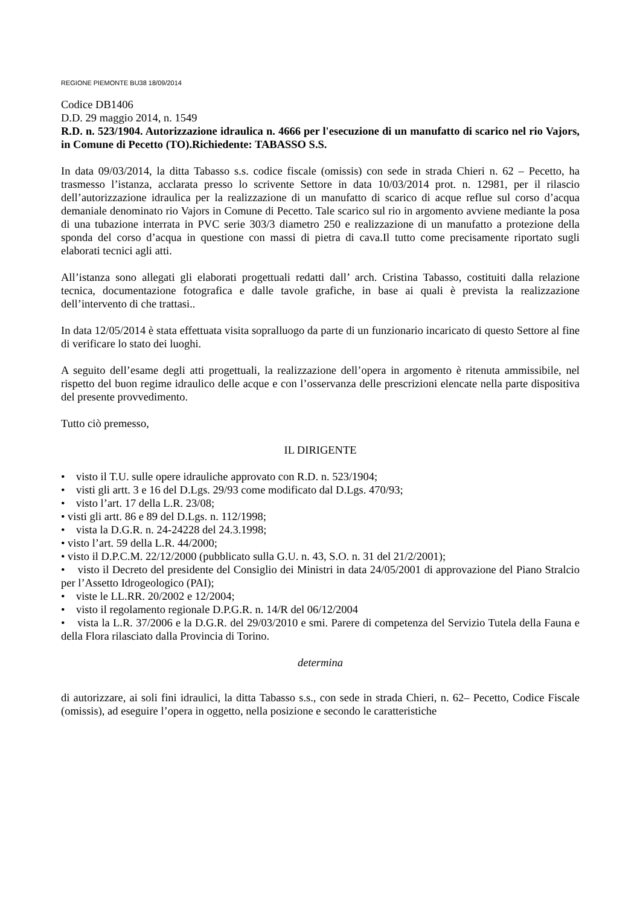REGIONE PIEMONTE BU38 18/09/2014
Codice DB1406
D.D. 29 maggio 2014, n. 1549
R.D. n. 523/1904. Autorizzazione idraulica n. 4666 per l'esecuzione di un manufatto di scarico nel rio Vajors, in Comune di Pecetto (TO).Richiedente: TABASSO S.S.
In data 09/03/2014, la ditta Tabasso s.s. codice fiscale (omissis) con sede in strada Chieri n. 62 – Pecetto, ha trasmesso l’istanza, acclarata presso lo scrivente Settore in data 10/03/2014 prot. n. 12981, per il rilascio dell’autorizzazione idraulica per la realizzazione di un manufatto di scarico di acque reflue sul corso d’acqua demaniale denominato rio Vajors in Comune di Pecetto. Tale scarico sul rio in argomento avviene mediante la posa di una tubazione interrata in PVC serie 303/3 diametro 250 e realizzazione di un manufatto a protezione della sponda del corso d’acqua in questione con massi di pietra di cava.Il tutto come precisamente riportato sugli elaborati tecnici agli atti.
All’istanza sono allegati gli elaborati progettuali redatti dall’ arch. Cristina Tabasso, costituiti dalla relazione tecnica, documentazione fotografica e dalle tavole grafiche, in base ai quali è prevista la realizzazione dell’intervento di che trattasi..
In data 12/05/2014 è stata effettuata visita sopralluogo da parte di un funzionario incaricato di questo Settore al fine di verificare lo stato dei luoghi.
A seguito dell’esame degli atti progettuali, la realizzazione dell’opera in argomento è ritenuta ammissibile, nel rispetto del buon regime idraulico delle acque e con l’osservanza delle prescrizioni elencate nella parte dispositiva del presente provvedimento.
Tutto ciò premesso,
IL DIRIGENTE
• visto il T.U. sulle opere idrauliche approvato con R.D. n. 523/1904;
• visti gli artt. 3 e 16 del D.Lgs. 29/93 come modificato dal D.Lgs. 470/93;
• visto l’art. 17 della L.R. 23/08;
• visti gli artt. 86 e 89 del D.Lgs. n. 112/1998;
• vista la D.G.R. n. 24-24228 del 24.3.1998;
• visto l’art. 59 della L.R. 44/2000;
• visto il D.P.C.M. 22/12/2000 (pubblicato sulla G.U. n. 43, S.O. n. 31 del 21/2/2001);
• visto il Decreto del presidente del Consiglio dei Ministri in data 24/05/2001 di approvazione del Piano Stralcio per l’Assetto Idrogeologico (PAI);
• viste le LL.RR. 20/2002 e 12/2004;
• visto il regolamento regionale D.P.G.R. n. 14/R del 06/12/2004
• vista la L.R. 37/2006 e la D.G.R. del 29/03/2010 e smi. Parere di competenza del Servizio Tutela della Fauna e della Flora rilasciato dalla Provincia di Torino.
determina
di autorizzare, ai soli fini idraulici, la ditta Tabasso s.s., con sede in strada Chieri, n. 62– Pecetto, Codice Fiscale (omissis), ad eseguire l’opera in oggetto, nella posizione e secondo le caratteristiche